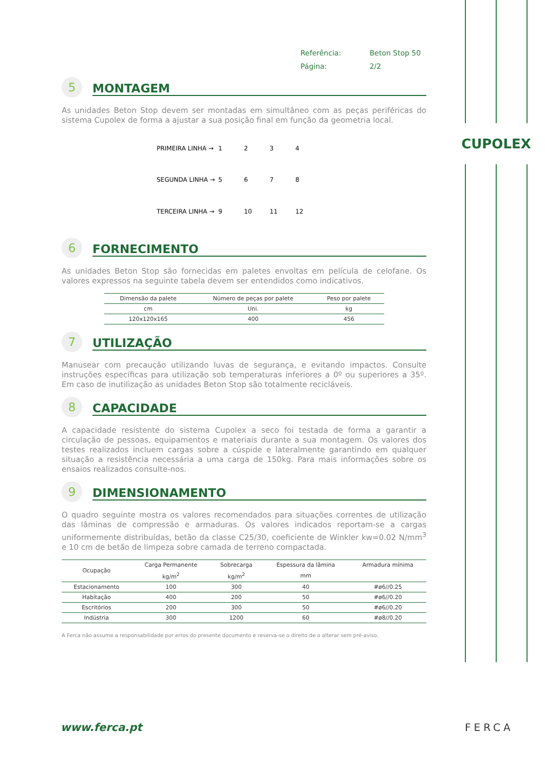CUPOLEX
Referência: Beton Stop 50
Página: 2/2
5 MONTAGEM
As unidades Beton Stop devem ser montadas em simultâneo com as peças periféricas do sistema Cupolex de forma a ajustar a sua posição final em função da geometria local.
PRIMEIRA LINHA → 1234 SEGUNDA LINHA → 5678 TERCEIRA LINHA → 9 10 11 12
6 FORNECIMENTO
As unidades Beton Stop são fornecidas em paletes envoltas em película de celofane. Os valores expressos na seguinte tabela devem ser entendidos como indicativos.
| Dimensão da palete | Número de peças por palete | Peso por palete |
| --- | --- | --- |
| cm | Uni. | kg |
| 120x120x165 | 400 | 456 |
7 UTILIZAÇÃO
Manusear com precaução utilizando luvas de segurança, e evitando impactos. Consulte instruções específicas para utilização sob temperaturas inferiores a 0º ou superiores a 35º. Em caso de inutilização as unidades Beton Stop são totalmente recicláveis.
8 CAPACIDADE
A capacidade resistente do sistema Cupolex a seco foi testada de forma a garantir a circulação de pessoas, equipamentos e materiais durante a sua montagem. Os valores dos testes realizados incluem cargas sobre a cúspide e lateralmente garantindo em qualquer situação a resistência necessária a uma carga de 150kg. Para mais informações sobre os ensaios realizados consulte-nos.
9 DIMENSIONAMENTO
O quadro seguinte mostra os valores recomendados para situações correntes de utilização das lâminas de compressão e armaduras. Os valores indicados reportam-se a cargas uniformemente distribuídas, betão da classe C25/30, coeficiente de Winkler kw=0.02 N/mm<sup>3</sup> e 10 cm de betão de limpeza sobre camada de terreno compactada.
| Ocupação | Carga Permanente | Sobrecarga | Espessura da lâmina | Armadura mínima |
| --- | --- | --- | --- | --- |
| | kg/m<sup>2</sup> | kg/m<sup>2</sup> | mm | |
| Estacionamento | 100 | 300 | 40 | #ø6//0.25 |
| Habitação | 400 | 200 | 50 | #ø6//0.20 |
| Escritórios | 200 | 300 | 50 | #ø6//0.20 |
| Indústria | 300 | 1200 | 60 | #ø8//0.20 |
A Ferca não assume a responsabilidade por erros do presente documento e reserva-se o direito de o alterar sem pré-aviso.
www.ferca.pt FERCA